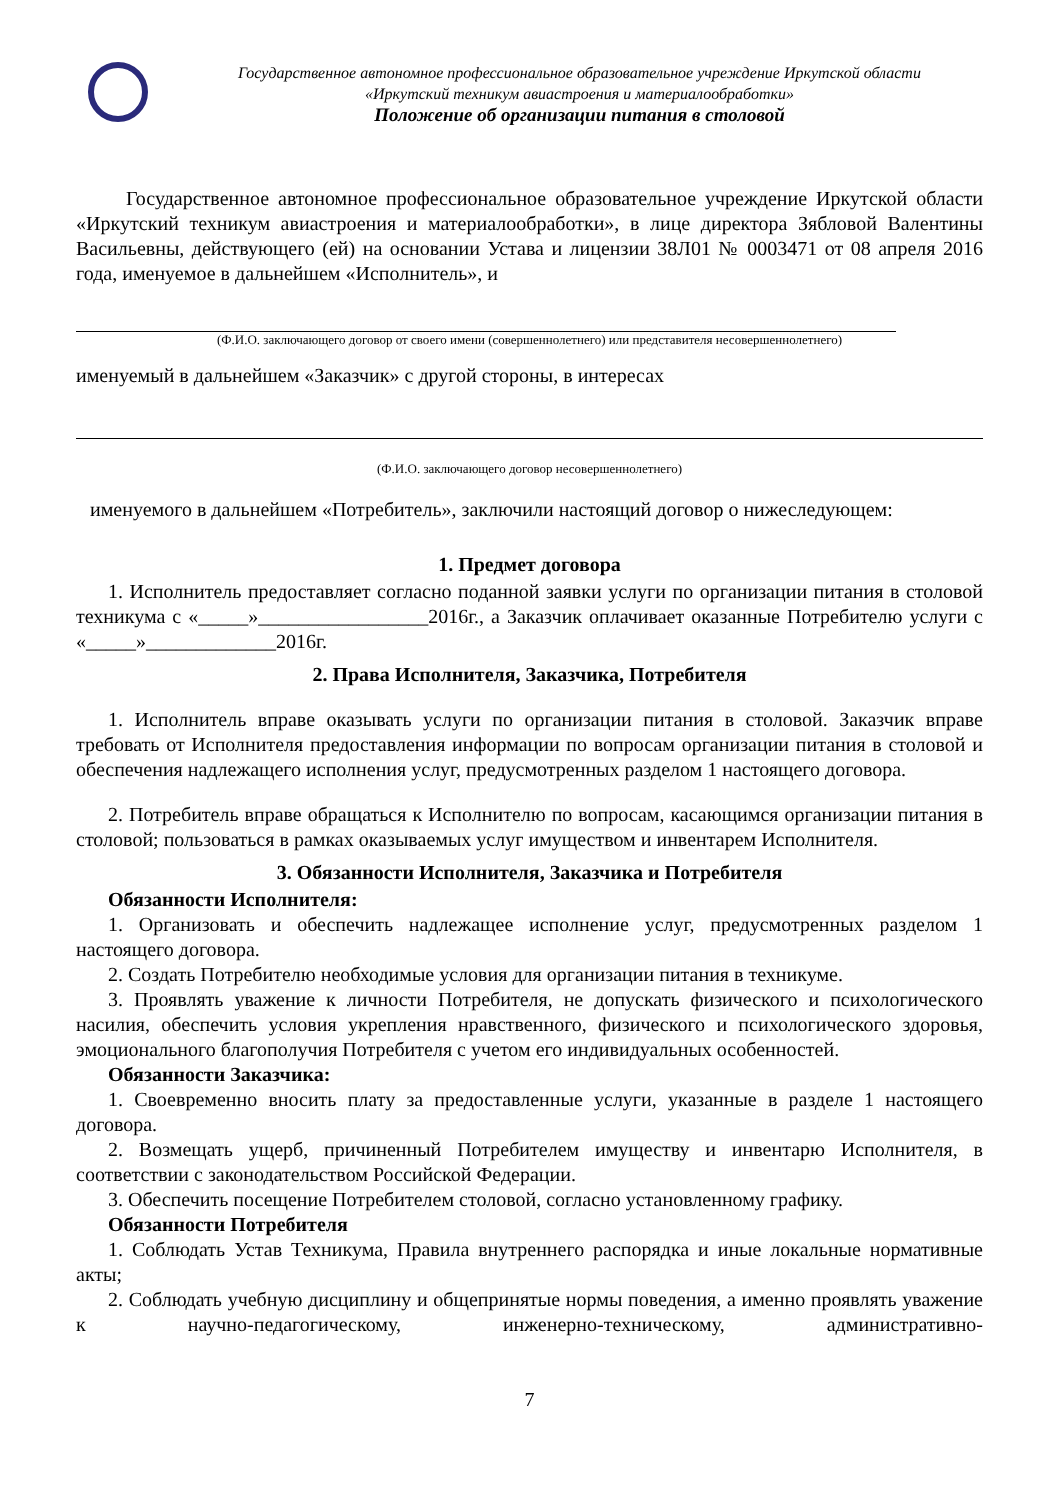Государственное автономное профессиональное образовательное учреждение Иркутской области
«Иркутский техникум авиастроения и материалообработки»
Положение об организации питания в столовой
Государственное автономное профессиональное образовательное учреждение Иркутской области «Иркутский техникум авиастроения и материалообработки», в лице директора Зябловой Валентины Васильевны, действующего (ей) на основании Устава и лицензии 38Л01 № 0003471 от 08 апреля 2016 года, именуемое в дальнейшем «Исполнитель», и
(Ф.И.О. заключающего договор от своего имени (совершеннолетнего) или представителя несовершеннолетнего)
именуемый в дальнейшем «Заказчик» с другой стороны, в интересах
(Ф.И.О. заключающего договор несовершеннолетнего)
именуемого в дальнейшем «Потребитель», заключили настоящий договор о нижеследующем:
1. Предмет договора
1. Исполнитель предоставляет согласно поданной заявки услуги по организации питания в столовой техникума с «_____»_________________2016г., а Заказчик оплачивает оказанные Потребителю услуги с «_____»_____________2016г.
2. Права Исполнителя, Заказчика, Потребителя
1. Исполнитель вправе оказывать услуги по организации питания в столовой. Заказчик вправе требовать от Исполнителя предоставления информации по вопросам организации питания в столовой и обеспечения надлежащего исполнения услуг, предусмотренных разделом 1 настоящего договора.
2. Потребитель вправе обращаться к Исполнителю по вопросам, касающимся организации питания в столовой; пользоваться в рамках оказываемых услуг имуществом и инвентарем Исполнителя.
3. Обязанности Исполнителя, Заказчика и Потребителя
Обязанности Исполнителя:
1. Организовать и обеспечить надлежащее исполнение услуг, предусмотренных разделом 1 настоящего договора.
2. Создать Потребителю необходимые условия для организации питания в техникуме.
3. Проявлять уважение к личности Потребителя, не допускать физического и психологического насилия, обеспечить условия укрепления нравственного, физического и психологического здоровья, эмоционального благополучия Потребителя с учетом его индивидуальных особенностей.
Обязанности Заказчика:
1. Своевременно вносить плату за предоставленные услуги, указанные в разделе 1 настоящего договора.
2. Возмещать ущерб, причиненный Потребителем имуществу и инвентарю Исполнителя, в соответствии с законодательством Российской Федерации.
3. Обеспечить посещение Потребителем столовой, согласно установленному графику.
Обязанности Потребителя
1. Соблюдать Устав Техникума, Правила внутреннего распорядка и иные локальные нормативные акты;
2. Соблюдать учебную дисциплину и общепринятые нормы поведения, а именно проявлять уважение к научно-педагогическому, инженерно-техническому, административно-
7